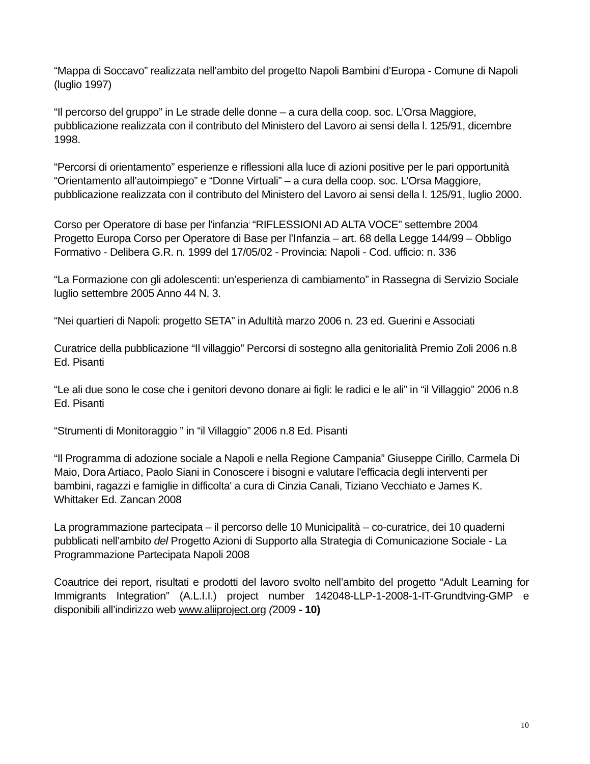“Mappa di Soccavo” realizzata nell’ambito del progetto Napoli Bambini d’Europa - Comune di Napoli (luglio 1997)
“Il percorso del gruppo” in Le strade delle donne – a cura della coop. soc. L’Orsa Maggiore, pubblicazione realizzata con il contributo del Ministero del Lavoro ai sensi della l. 125/91, dicembre 1998.
“Percorsi di orientamento” esperienze e riflessioni alla luce di azioni positive per le pari opportunità “Orientamento all’autoimpiego” e “Donne Virtuali” – a cura della coop. soc. L’Orsa Maggiore, pubblicazione realizzata con il contributo del Ministero del Lavoro ai sensi della l. 125/91, luglio 2000.
Corso per Operatore di base per l’infanzia<sup>i</sup> “RIFLESSIONI AD ALTA VOCE” settembre 2004
Progetto Europa Corso per Operatore di Base per l’Infanzia – art. 68 della Legge 144/99 – Obbligo Formativo - Delibera G.R. n. 1999 del 17/05/02 - Provincia: Napoli - Cod. ufficio: n. 336
“La Formazione con gli adolescenti: un’esperienza di cambiamento” in Rassegna di Servizio Sociale luglio settembre 2005 Anno 44 N. 3.
“Nei quartieri di Napoli: progetto SETA” in Adultità marzo 2006 n. 23 ed. Guerini e Associati
Curatrice della pubblicazione “Il villaggio” Percorsi di sostegno alla genitorialità Premio Zoli 2006 n.8 Ed. Pisanti
“Le ali due sono le cose che i genitori devono donare ai figli: le radici e le ali” in “il Villaggio” 2006 n.8 Ed. Pisanti
“Strumenti di Monitoraggio ” in “il Villaggio” 2006 n.8 Ed. Pisanti
“Il Programma di adozione sociale a Napoli e nella Regione Campania” Giuseppe Cirillo, Carmela Di Maio, Dora Artiaco, Paolo Siani in Conoscere i bisogni e valutare l'efficacia degli interventi per bambini, ragazzi e famiglie in difficolta' a cura di Cinzia Canali, Tiziano Vecchiato e James K. Whittaker Ed. Zancan 2008
La programmazione partecipata – il percorso delle 10 Municipalità – co-curatrice, dei 10 quaderni pubblicati nell’ambito del Progetto Azioni di Supporto alla Strategia di Comunicazione Sociale - La Programmazione Partecipata Napoli 2008
Coautrice dei report, risultati e prodotti del lavoro svolto nell’ambito del progetto “Adult Learning for Immigrants Integration” (A.L.I.I.) project number 142048-LLP-1-2008-1-IT-Grundtving-GMP e disponibili all’indirizzo web www.aliiproject.org (2009 - 10)
10